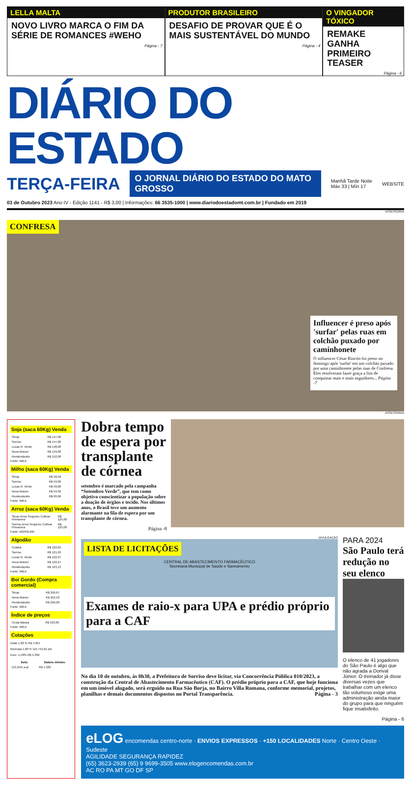LELLA MALTA
NOVO LIVRO MARCA O FIM DA SÉRIE DE ROMANCES #WEHO
Página - 7
PRODUTOR BRASILEIRO
DESAFIO DE PROVAR QUE É O MAIS SUSTENTÁVEL DO MUNDO
Página - 4
O VINGADOR TÓXICO
REMAKE GANHA PRIMEIRO TEASER
Página - 6
DIÁRIO DO ESTADO
TERÇA-FEIRA O JORNAL DIÁRIO DO ESTADO DO MATO GROSSO Manhã Tarde Noite
Máx 33 | Mín 17 WEBSITE
03 de Outubro 2023 Ano IV - Edição 1141 - R$ 3,00 | Informações: 66 3535-1000 | www.diariodoestadomt.com.br | Fundado em 2019
ASSESSORIA
CONFRESA
Influencer é preso após 'surfar' pelas ruas em colchão puxado por caminhonete
O influencer César Rincón foi preso no domingo após 'surfar' em um colchão puxado por uma caminhonete pelas ruas de Confresa. Eles resolveram fazer graça a fim de conquistar mais e mais seguidores... Página -7
ASSESSORIA
Soja (saca 60Kg) Venda
| Sinop | R$ 147,00 |
| Sorriso | R$ 147,00 |
| Lucas R. Verde | R$ 148,00 |
| Nova Mutum | R$ 149,00 |
| Rondonópolis | R$ 152,00 |
Fonte: IMEA
Milho (saca 60Kg) Venda
| Sinop | R$ 58,50 |
| Sorriso | R$ 59,00 |
| Lucas R. Verde | R$ 58,80 |
| Nova Mutum | R$ 59,30 |
| Rondonópolis | R$ 60,90 |
Fonte: IMEA
Arroz (saca 60Kg) Venda
| Sinop Arroz Sequeiro Cultivar Primavera | R$ 125,00 |
| Sorriso Arroz Sequeiro Cultivar Primavera | R$ 125,00 |
Fonte: AGROLINK
Algodão
| Cuiabá | R$ 122,65 |
| Sorriso | R$ 121,93 |
| Lucas R. Verde | R$ 122,07 |
| Nova Mutum | R$ 122,27 |
| Rondonópolis | R$ 123,13 |
Fonte: IMEA
Boi Gordo (Compra comercial)
| Sinop | R$ 250,67 |
| Nova Mutum | R$ 252,50 |
| Rondonópolis | R$ 250,00 |
Fonte: IMEA
Índice de preços
| Cesta Básica | R$ 523,60 |
Fonte: IMEA
Cotações
Dólar 1,68 % R$ 4,951
Bovespa 1,00 % 115.741,81 pts
Euro -1,58% R$ 5,369
| Selic | Salário mínimo |
| --- | --- |
| (13,25% a.a) | R$ 1.320 |
Dobra tempo de espera por transplante de córnea
setembro é marcado pela campanha “Setembro Verde”, que tem como objetivo conscientizar a população sobre a doação de órgãos e tecido. Nos últimos anos, o Brasil teve um aumento alarmante na fila de espera por um transplante de córnea.
Página -8
DIVULGAÇÃO
LISTA DE LICITAÇÕES
CENTRAL DE ABASTECIMENTO FARMACÊUTICO
Secretaria Municipal de Saúde e Saneamento
Exames de raio-x para UPA e prédio próprio para a CAF
No dia 10 de outubro, às 8h30, a Prefeitura de Sorriso deve licitar, via Concorrência Pública 010/2023, a construção da Central de Abastecimento Farmacêutico (CAF). O prédio próprio para a CAF, que hoje funciona em um imóvel alugado, será erguido na Rua São Borja, no Bairro Villa Romana, conforme memorial, projetos, planilhas e demais documentos dispostos no Portal Transparência. Página - 3
PARA 2024
São Paulo terá redução no seu elenco
O elenco de 41 jogadores do São Paulo é algo que não agrada a Dorival Júnior. O treinador já disse diversas vezes que trabalhar com um elenco tão volumoso exige uma administração ainda maior do grupo para que ninguém fique insatisfeito.
Página - 6
eLOG encomendas centro-norte · ENVIOS EXPRESSOS · +150 LOCALIDADES Norte · Centro Oeste · Sudeste
AGILIDADE SEGURANÇA RAPIDEZ
(65) 3623-2939 (65) 9 9699-3505 www.elogencomendas.com.br
AC RO PA MT GO DF SP